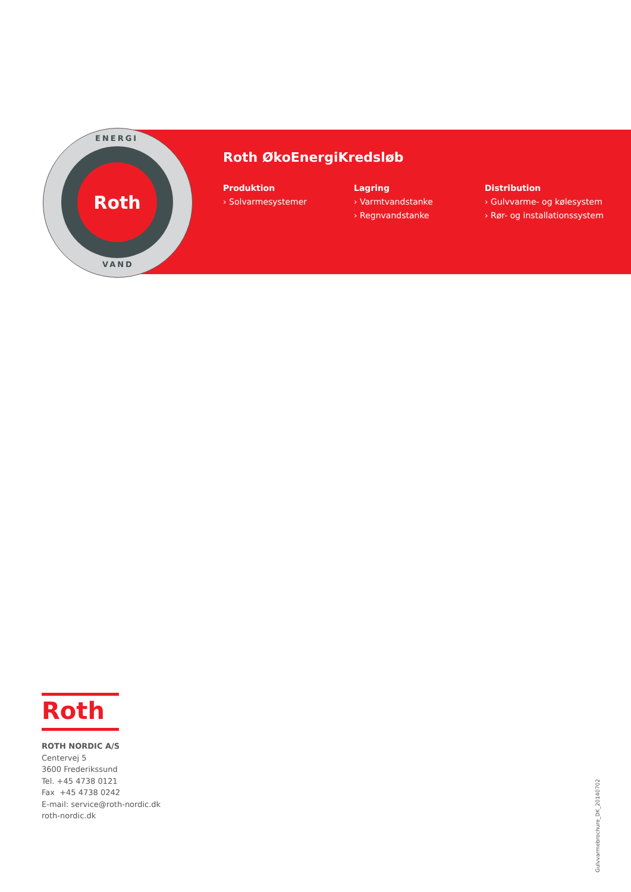Roth
ENERGI
VAND
Roth ØkoEnergiKredsløb
Produktion
› Solvarmesystemer
Lagring
› Varmtvandstanke
› Regnvandstanke
Distribution
› Gulvvarme- og kølesystem
› Rør- og installationssystem
Roth
ROTH NORDIC A/S
Centervej 5
3600 Frederikssund
Tel. +45 4738 0121
Fax +45 4738 0242
E-mail: service@roth-nordic.dk
roth-nordic.dk
Gulvvarmebrochure_DK_20140702